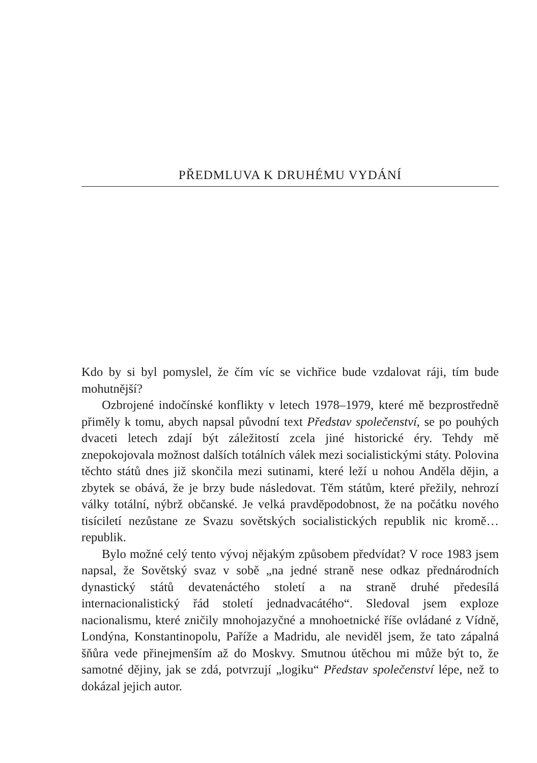PŘEDMLUVA K DRUHÉMU VYDÁNÍ
Kdo by si byl pomyslel, že čím víc se vichřice bude vzdalovat ráji, tím bude mohutnější?
Ozbrojené indočínské konflikty v letech 1978–1979, které mě bezprostředně přiměly k tomu, abych napsal původní text Představ společenství, se po pouhých dvaceti letech zdají být záležitostí zcela jiné historické éry. Tehdy mě znepokojovala možnost dalších totálních válek mezi socialistickými státy. Polovina těchto států dnes již skončila mezi sutinami, které leží u nohou Anděla dějin, a zbytek se obává, že je brzy bude následovat. Těm státům, které přežily, nehrozí války totální, nýbrž občanské. Je velká pravděpodobnost, že na počátku nového tisíciletí nezůstane ze Svazu sovětských socialistických republik nic kromě… republik.
Bylo možné celý tento vývoj nějakým způsobem předvídat? V roce 1983 jsem napsal, že Sovětský svaz v sobě „na jedné straně nese odkaz přednárodních dynastický států devatenáctého století a na straně druhé předesílá internacionalistický řád století jednadvacátého“. Sledoval jsem exploze nacionalismu, které zničily mnohojazyčné a mnohoetnické říše ovládané z Vídně, Londýna, Konstantinopolu, Paříže a Madridu, ale neviděl jsem, že tato zápalná šňůra vede přinejmenším až do Moskvy. Smutnou útěchou mi může být to, že samotné dějiny, jak se zdá, potvrzují „logiku“ Představ společenství lépe, než to dokázal jejich autor.